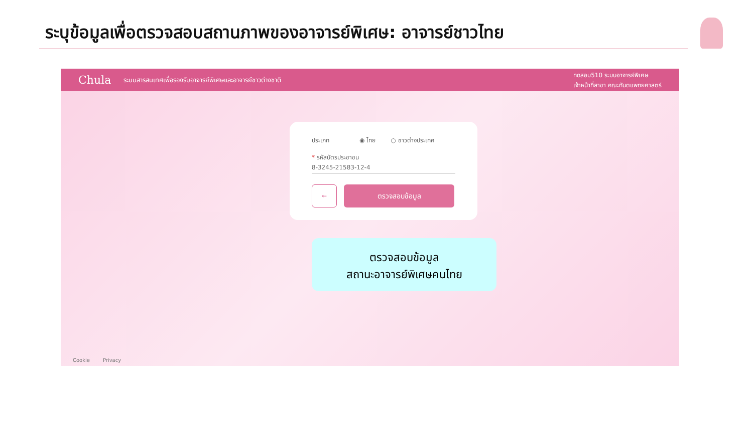ระบุข้อมูลเพื่อตรวจสอบสถานภาพของอาจารย์พิเศษ: อาจารย์ชาวไทย
Chula ระบบสารสนเทศเพื่อรองรับอาจารย์พิเศษและอาจารย์ชาวต่างชาติ
ทดสอบ510 ระบบอาจารย์พิเศษ
เจ้าหน้าที่สาขา คณะทันตแพทยศาสตร์
ประเภท ◉ ไทย ○ ชาวต่างประเทศ
* รหัสบัตรประชาชน
8-3245-21583-12-4
←
ตรวจสอบข้อมูล
ตรวจสอบข้อมูล
สถานะอาจารย์พิเศษคนไทย
Cookie Privacy